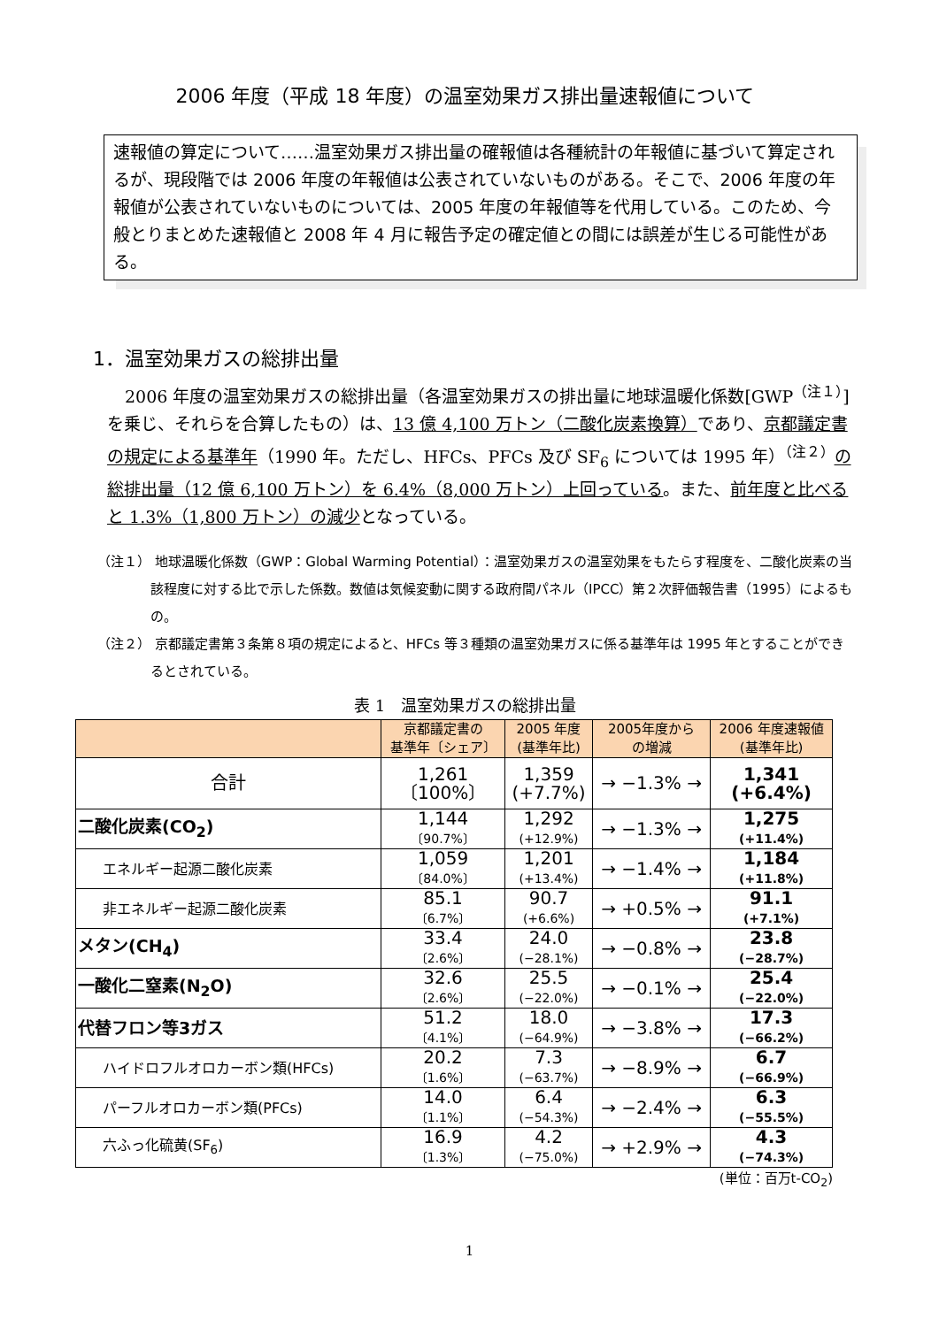2006 年度（平成 18 年度）の温室効果ガス排出量速報値について
速報値の算定について……温室効果ガス排出量の確報値は各種統計の年報値に基づいて算定されるが、現段階では 2006 年度の年報値は公表されていないものがある。そこで、2006 年度の年報値が公表されていないものについては、2005 年度の年報値等を代用している。このため、今般とりまとめた速報値と 2008 年 4 月に報告予定の確定値との間には誤差が生じる可能性がある。
1．温室効果ガスの総排出量
2006 年度の温室効果ガスの総排出量（各温室効果ガスの排出量に地球温暖化係数[GWP<sup>（注１）</sup>]を乗じ、それらを合算したもの）は、13 億 4,100 万トン（二酸化炭素換算）であり、京都議定書の規定による基準年（1990 年。ただし、HFCs、PFCs 及び SF<sub>6</sub> については 1995 年）<sup>（注２）</sup>の総排出量（12 億 6,100 万トン）を 6.4%（8,000 万トン）上回っている。また、前年度と比べると 1.3%（1,800 万トン）の減少となっている。
（注１） 地球温暖化係数（GWP：Global Warming Potential）：温室効果ガスの温室効果をもたらす程度を、二酸化炭素の当該程度に対する比で示した係数。数値は気候変動に関する政府間パネル（IPCC）第２次評価報告書（1995）によるもの。
（注２） 京都議定書第３条第８項の規定によると、HFCs 等３種類の温室効果ガスに係る基準年は 1995 年とすることができるとされている。
表 1　温室効果ガスの総排出量
| | 京都議定書の 基準年〔シェア〕 | 2005 年度 (基準年比) | 2005年度から の増減 | 2006 年度速報値 (基準年比) |
| --- | --- | --- | --- | --- |
| 合計 | 1,261 〔100%〕 | 1,359 (+7.7%) | → −1.3% → | 1,341 (+6.4%) |
| 二酸化炭素(CO<sub>2</sub>) | 1,144 〔90.7%〕 | 1,292 (+12.9%) | → −1.3% → | 1,275 (+11.4%) |
| エネルギー起源二酸化炭素 | 1,059 〔84.0%〕 | 1,201 (+13.4%) | → −1.4% → | 1,184 (+11.8%) |
| 非エネルギー起源二酸化炭素 | 85.1 〔6.7%〕 | 90.7 (+6.6%) | → +0.5% → | 91.1 (+7.1%) |
| メタン(CH<sub>4</sub>) | 33.4 〔2.6%〕 | 24.0 (−28.1%) | → −0.8% → | 23.8 (−28.7%) |
| 一酸化二窒素(N<sub>2</sub>O) | 32.6 〔2.6%〕 | 25.5 (−22.0%) | → −0.1% → | 25.4 (−22.0%) |
| 代替フロン等3ガス | 51.2 〔4.1%〕 | 18.0 (−64.9%) | → −3.8% → | 17.3 (−66.2%) |
| ハイドロフルオロカーボン類(HFCs) | 20.2 〔1.6%〕 | 7.3 (−63.7%) | → −8.9% → | 6.7 (−66.9%) |
| パーフルオロカーボン類(PFCs) | 14.0 〔1.1%〕 | 6.4 (−54.3%) | → −2.4% → | 6.3 (−55.5%) |
| 六ふっ化硫黄(SF<sub>6</sub>) | 16.9 〔1.3%〕 | 4.2 (−75.0%) | → +2.9% → | 4.3 (−74.3%) |
(単位：百万t-CO<sub>2</sub>)
1